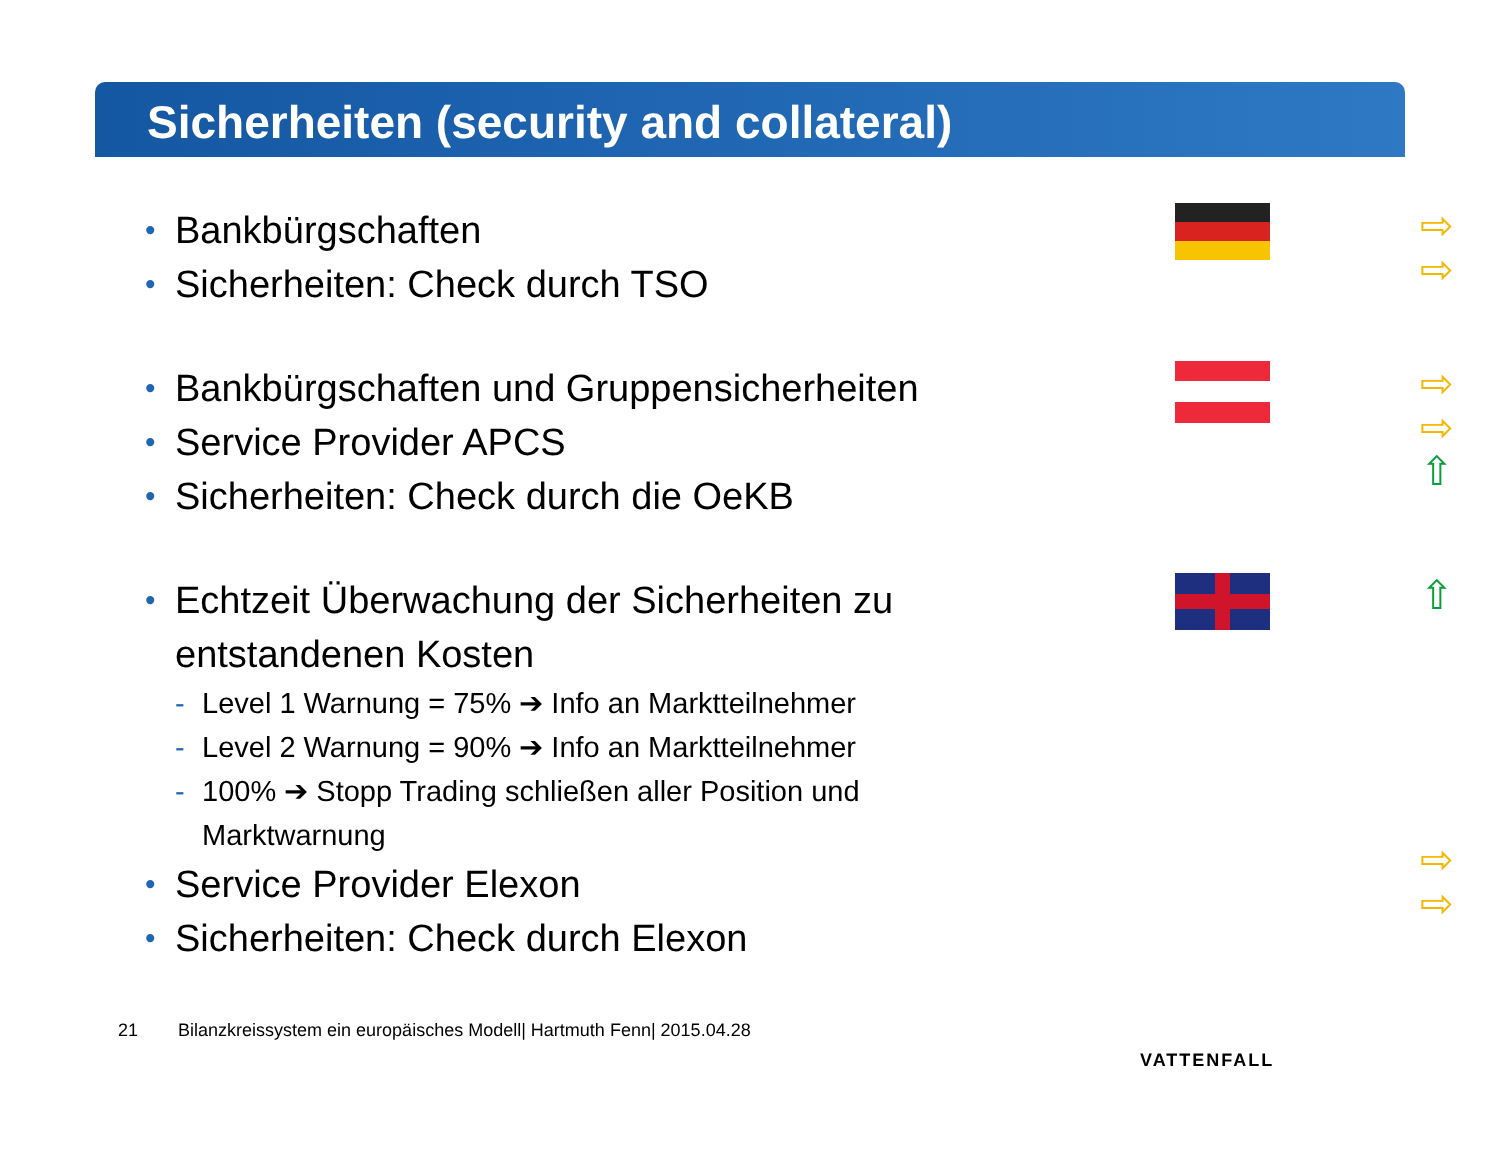Sicherheiten (security and collateral)
• Bankbürgschaften
• Sicherheiten: Check durch TSO
⇨
⇨
• Bankbürgschaften und Gruppensicherheiten
• Service Provider APCS
• Sicherheiten: Check durch die OeKB
⇨
⇨
⇧
• Echtzeit Überwachung der Sicherheiten zu entstandenen Kosten
- Level 1 Warnung = 75% ➔ Info an Marktteilnehmer
- Level 2 Warnung = 90% ➔ Info an Marktteilnehmer
- 100% ➔ Stopp Trading schließen aller Position und Marktwarnung
• Service Provider Elexon
• Sicherheiten: Check durch Elexon
⇧
⇨
⇨
21 Bilanzkreissystem ein europäisches Modell| Hartmuth Fenn| 2015.04.28
VATTENFALL